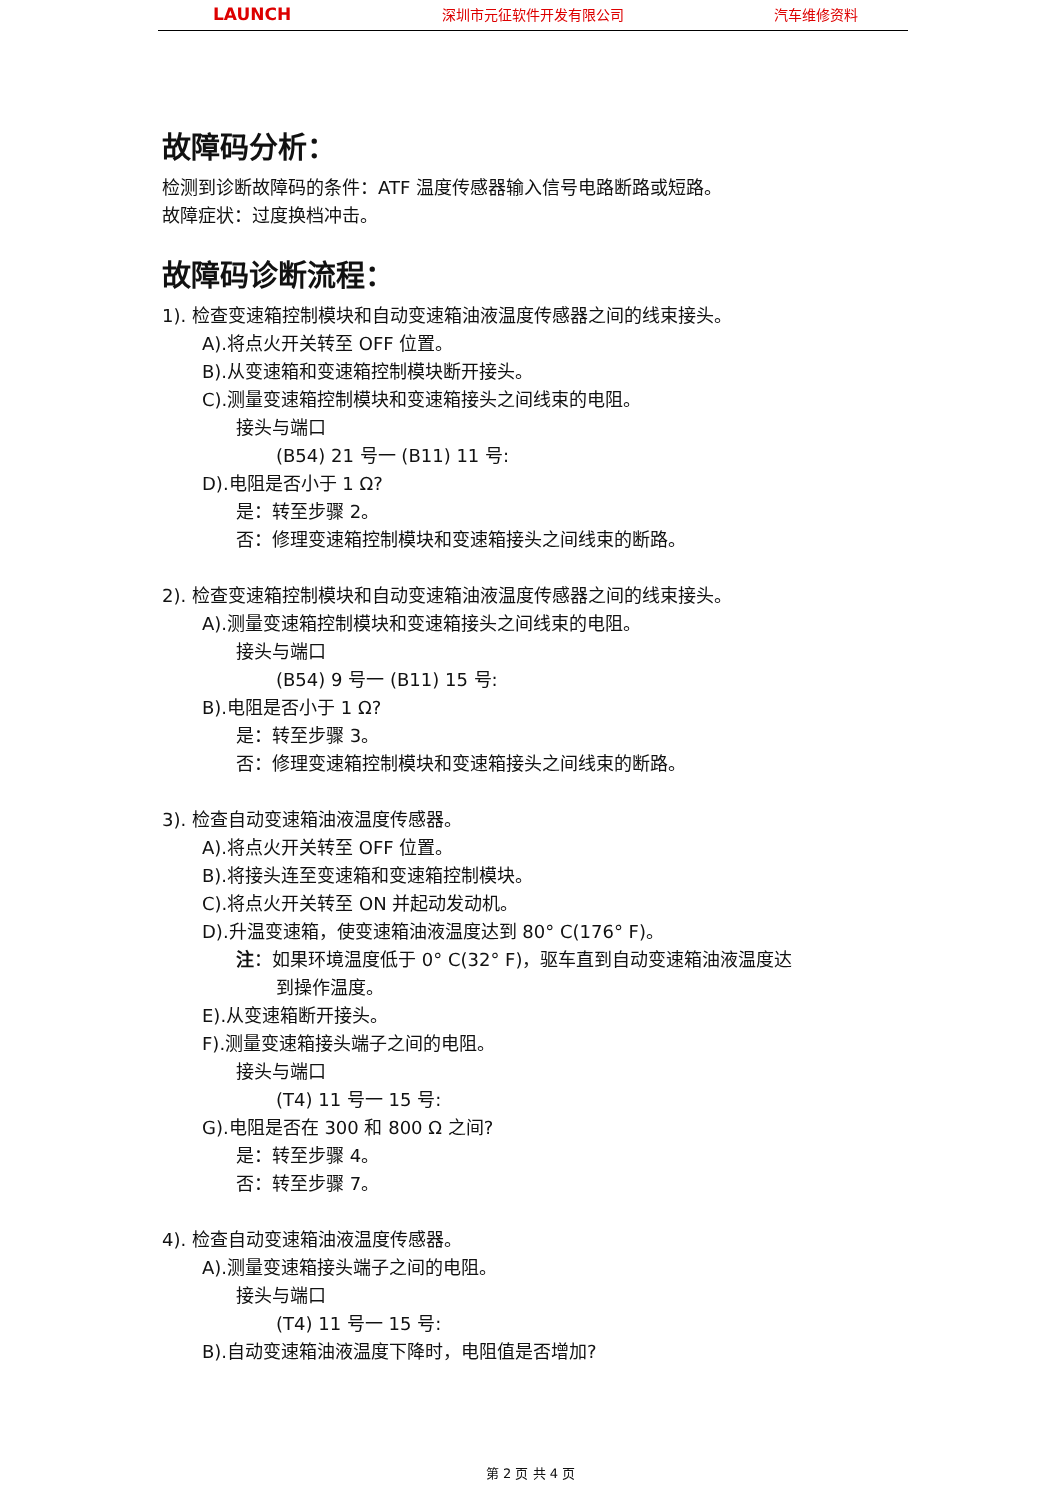LAUNCH 深圳市元征软件开发有限公司 汽车维修资料
故障码分析：
检测到诊断故障码的条件：ATF 温度传感器输入信号电路断路或短路。
故障症状：过度换档冲击。
故障码诊断流程：
1). 检查变速箱控制模块和自动变速箱油液温度传感器之间的线束接头。
A).将点火开关转至 OFF 位置。
B).从变速箱和变速箱控制模块断开接头。
C).测量变速箱控制模块和变速箱接头之间线束的电阻。
接头与端口
(B54) 21 号一 (B11) 11 号:
D).电阻是否小于 1 Ω?
是：转至步骤 2。
否：修理变速箱控制模块和变速箱接头之间线束的断路。
2). 检查变速箱控制模块和自动变速箱油液温度传感器之间的线束接头。
A).测量变速箱控制模块和变速箱接头之间线束的电阻。
接头与端口
(B54) 9 号一 (B11) 15 号:
B).电阻是否小于 1 Ω?
是：转至步骤 3。
否：修理变速箱控制模块和变速箱接头之间线束的断路。
3). 检查自动变速箱油液温度传感器。
A).将点火开关转至 OFF 位置。
B).将接头连至变速箱和变速箱控制模块。
C).将点火开关转至 ON 并起动发动机。
D).升温变速箱，使变速箱油液温度达到 80° C(176° F)。
注：如果环境温度低于 0° C(32° F)，驱车直到自动变速箱油液温度达
到操作温度。
E).从变速箱断开接头。
F).测量变速箱接头端子之间的电阻。
接头与端口
(T4) 11 号一 15 号:
G).电阻是否在 300 和 800 Ω 之间?
是：转至步骤 4。
否：转至步骤 7。
4). 检查自动变速箱油液温度传感器。
A).测量变速箱接头端子之间的电阻。
接头与端口
(T4) 11 号一 15 号:
B).自动变速箱油液温度下降时，电阻值是否增加?
第 2 页 共 4 页